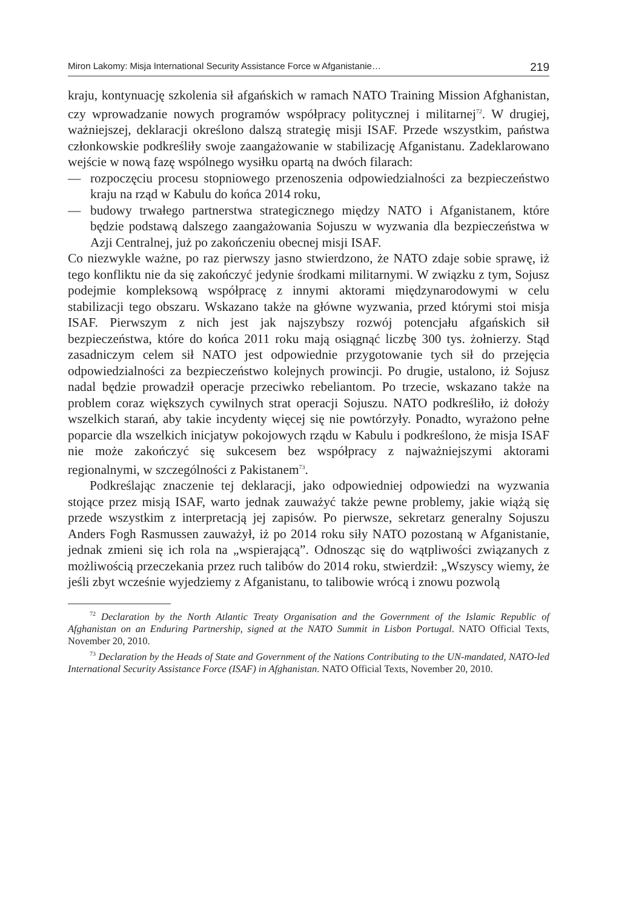Miron Lakomy: Misja International Security Assistance Force w Afganistanie… 219
kraju, kontynuację szkolenia sił afgańskich w ramach NATO Training Mission Afghanistan, czy wprowadzanie nowych programów współpracy politycznej i militarnej<sup>72</sup>. W drugiej, ważniejszej, deklaracji określono dalszą strategię misji ISAF. Przede wszystkim, państwa członkowskie podkreśliły swoje zaangażowanie w stabilizację Afganistanu. Zadeklarowano wejście w nową fazę wspólnego wysiłku opartą na dwóch filarach:
—
rozpoczęciu procesu stopniowego przenoszenia odpowiedzialności za bezpieczeństwo kraju na rząd w Kabulu do końca 2014 roku,
—
budowy trwałego partnerstwa strategicznego między NATO i Afganistanem, które będzie podstawą dalszego zaangażowania Sojuszu w wyzwania dla bezpieczeństwa w Azji Centralnej, już po zakończeniu obecnej misji ISAF.
Co niezwykle ważne, po raz pierwszy jasno stwierdzono, że NATO zdaje sobie sprawę, iż tego konfliktu nie da się zakończyć jedynie środkami militarnymi. W związku z tym, Sojusz podejmie kompleksową współpracę z innymi aktorami międzynarodowymi w celu stabilizacji tego obszaru. Wskazano także na główne wyzwania, przed którymi stoi misja ISAF. Pierwszym z nich jest jak najszybszy rozwój potencjału afgańskich sił bezpieczeństwa, które do końca 2011 roku mają osiągnąć liczbę 300 tys. żołnierzy. Stąd zasadniczym celem sił NATO jest odpowiednie przygotowanie tych sił do przejęcia odpowiedzialności za bezpieczeństwo kolejnych prowincji. Po drugie, ustalono, iż Sojusz nadal będzie prowadził operacje przeciwko rebeliantom. Po trzecie, wskazano także na problem coraz większych cywilnych strat operacji Sojuszu. NATO podkreśliło, iż dołoży wszelkich starań, aby takie incydenty więcej się nie powtórzyły. Ponadto, wyrażono pełne poparcie dla wszelkich inicjatyw pokojowych rządu w Kabulu i podkreślono, że misja ISAF nie może zakończyć się sukcesem bez współpracy z najważniejszymi aktorami regionalnymi, w szczególności z Pakistanem<sup>73</sup>.
Podkreślając znaczenie tej deklaracji, jako odpowiedniej odpowiedzi na wyzwania stojące przez misją ISAF, warto jednak zauważyć także pewne problemy, jakie wiążą się przede wszystkim z interpretacją jej zapisów. Po pierwsze, sekretarz generalny Sojuszu Anders Fogh Rasmussen zauważył, iż po 2014 roku siły NATO pozostaną w Afganistanie, jednak zmieni się ich rola na „wspierającą”. Odnosząc się do wątpliwości związanych z możliwością przeczekania przez ruch talibów do 2014 roku, stwierdził: „Wszyscy wiemy, że jeśli zbyt wcześnie wyjedziemy z Afganistanu, to talibowie wrócą i znowu pozwolą
<sup>72</sup> Declaration by the North Atlantic Treaty Organisation and the Government of the Islamic Republic of Afghanistan on an Enduring Partnership, signed at the NATO Summit in Lisbon Portugal. NATO Official Texts, November 20, 2010.
<sup>73</sup> Declaration by the Heads of State and Government of the Nations Contributing to the UN-mandated, NATO-led International Security Assistance Force (ISAF) in Afghanistan. NATO Official Texts, November 20, 2010.